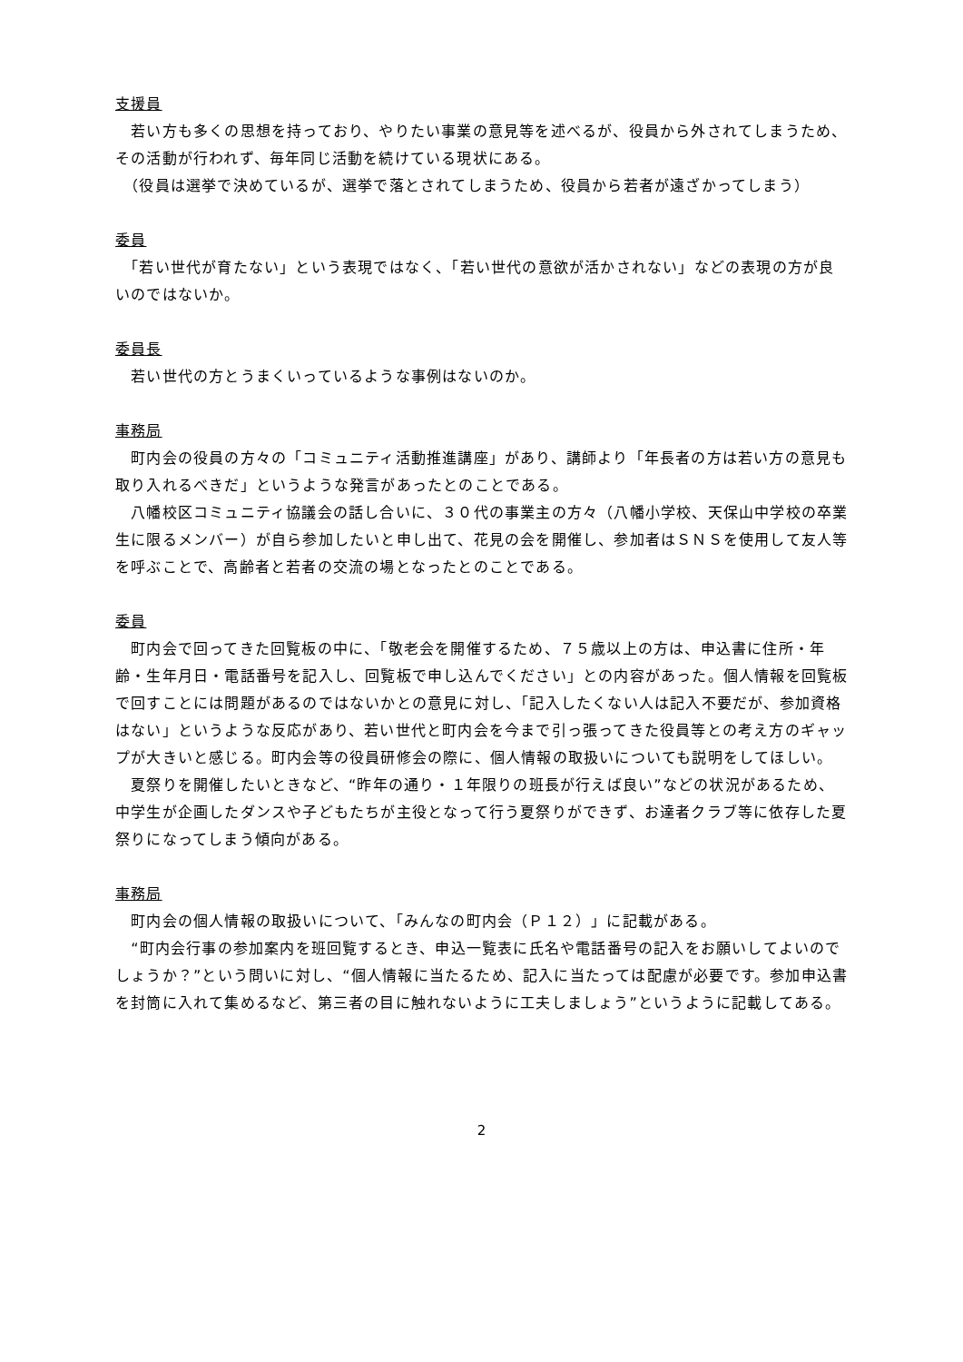支援員
　若い方も多くの思想を持っており、やりたい事業の意見等を述べるが、役員から外されてしまうため、その活動が行われず、毎年同じ活動を続けている現状にある。
　（役員は選挙で決めているが、選挙で落とされてしまうため、役員から若者が遠ざかってしまう）
委員
　「若い世代が育たない」という表現ではなく、「若い世代の意欲が活かされない」などの表現の方が良いのではないか。
委員長
　若い世代の方とうまくいっているような事例はないのか。
事務局
　町内会の役員の方々の「コミュニティ活動推進講座」があり、講師より「年長者の方は若い方の意見も取り入れるべきだ」というような発言があったとのことである。
　八幡校区コミュニティ協議会の話し合いに、３０代の事業主の方々（八幡小学校、天保山中学校の卒業生に限るメンバー）が自ら参加したいと申し出て、花見の会を開催し、参加者はＳＮＳを使用して友人等を呼ぶことで、高齢者と若者の交流の場となったとのことである。
委員
　町内会で回ってきた回覧板の中に、「敬老会を開催するため、７５歳以上の方は、申込書に住所・年齢・生年月日・電話番号を記入し、回覧板で申し込んでください」との内容があった。個人情報を回覧板で回すことには問題があるのではないかとの意見に対し、「記入したくない人は記入不要だが、参加資格はない」というような反応があり、若い世代と町内会を今まで引っ張ってきた役員等との考え方のギャップが大きいと感じる。町内会等の役員研修会の際に、個人情報の取扱いについても説明をしてほしい。
　夏祭りを開催したいときなど、“昨年の通り・１年限りの班長が行えば良い”などの状況があるため、中学生が企画したダンスや子どもたちが主役となって行う夏祭りができず、お達者クラブ等に依存した夏祭りになってしまう傾向がある。
事務局
　町内会の個人情報の取扱いについて、「みんなの町内会（Ｐ１２）」に記載がある。
　“町内会行事の参加案内を班回覧するとき、申込一覧表に氏名や電話番号の記入をお願いしてよいのでしょうか？”という問いに対し、“個人情報に当たるため、記入に当たっては配慮が必要です。参加申込書を封筒に入れて集めるなど、第三者の目に触れないように工夫しましょう”というように記載してある。
2